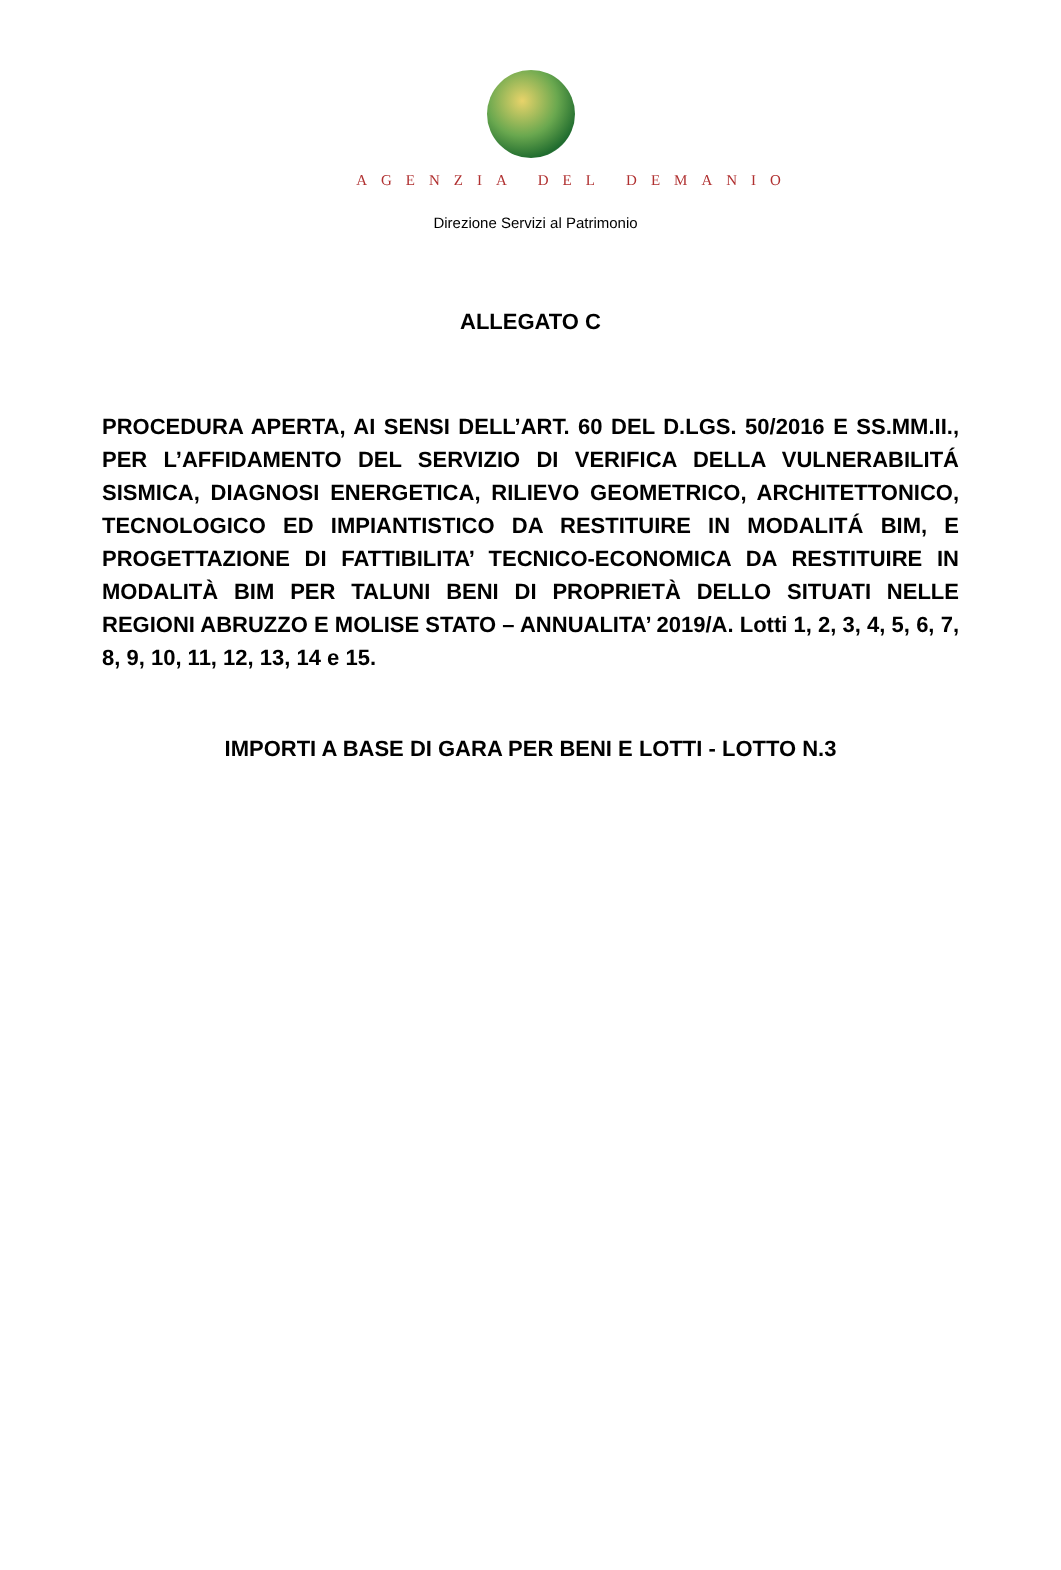AGENZIA DEL DEMANIO
Direzione Servizi al Patrimonio
ALLEGATO C
PROCEDURA APERTA, AI SENSI DELL’ART. 60 DEL D.LGS. 50/2016 E SS.MM.II., PER L’AFFIDAMENTO DEL SERVIZIO DI VERIFICA DELLA VULNERABILITÁ SISMICA, DIAGNOSI ENERGETICA, RILIEVO GEOMETRICO, ARCHITETTONICO, TECNOLOGICO ED IMPIANTISTICO DA RESTITUIRE IN MODALITÁ BIM, E PROGETTAZIONE DI FATTIBILITA’ TECNICO-ECONOMICA DA RESTITUIRE IN MODALITÀ BIM PER TALUNI BENI DI PROPRIETÀ DELLO SITUATI NELLE REGIONI ABRUZZO E MOLISE STATO – ANNUALITA’ 2019/A. Lotti 1, 2, 3, 4, 5, 6, 7, 8, 9, 10, 11, 12, 13, 14 e 15.
IMPORTI A BASE DI GARA PER BENI E LOTTI - LOTTO N.3